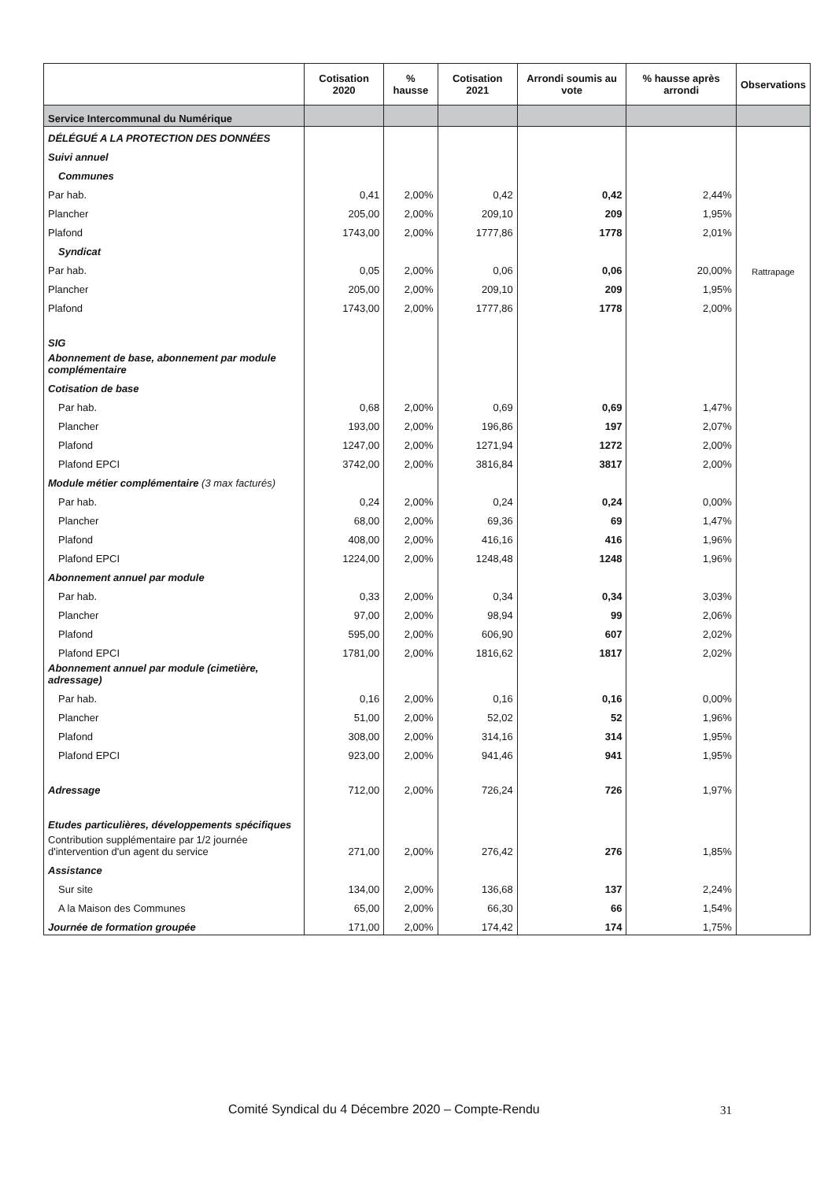| | Cotisation 2020 | % hausse | Cotisation 2021 | Arrondi soumis au vote | % hausse après arrondi | Observations |
| --- | --- | --- | --- | --- | --- | --- |
| Service Intercommunal du Numérique | | | | | | |
| DÉLÉGUÉ A LA PROTECTION DES DONNÉES | | | | | | |
| Suivi annuel | | | | | | |
| Communes | | | | | | |
| Par hab. | 0,41 | 2,00% | 0,42 | 0,42 | 2,44% | |
| Plancher | 205,00 | 2,00% | 209,10 | 209 | 1,95% | |
| Plafond | 1743,00 | 2,00% | 1777,86 | 1778 | 2,01% | |
| Syndicat | | | | | | |
| Par hab. | 0,05 | 2,00% | 0,06 | 0,06 | 20,00% | Rattrapage |
| Plancher | 205,00 | 2,00% | 209,10 | 209 | 1,95% | |
| Plafond | 1743,00 | 2,00% | 1777,86 | 1778 | 2,00% | |
| SIG | | | | | | |
| Abonnement de base, abonnement par module complémentaire | | | | | | |
| Cotisation de base | | | | | | |
| Par hab. | 0,68 | 2,00% | 0,69 | 0,69 | 1,47% | |
| Plancher | 193,00 | 2,00% | 196,86 | 197 | 2,07% | |
| Plafond | 1247,00 | 2,00% | 1271,94 | 1272 | 2,00% | |
| Plafond EPCI | 3742,00 | 2,00% | 3816,84 | 3817 | 2,00% | |
| Module métier complémentaire (3 max facturés) | | | | | | |
| Par hab. | 0,24 | 2,00% | 0,24 | 0,24 | 0,00% | |
| Plancher | 68,00 | 2,00% | 69,36 | 69 | 1,47% | |
| Plafond | 408,00 | 2,00% | 416,16 | 416 | 1,96% | |
| Plafond EPCI | 1224,00 | 2,00% | 1248,48 | 1248 | 1,96% | |
| Abonnement annuel par module | | | | | | |
| Par hab. | 0,33 | 2,00% | 0,34 | 0,34 | 3,03% | |
| Plancher | 97,00 | 2,00% | 98,94 | 99 | 2,06% | |
| Plafond | 595,00 | 2,00% | 606,90 | 607 | 2,02% | |
| Plafond EPCI | 1781,00 | 2,00% | 1816,62 | 1817 | 2,02% | |
| Abonnement annuel par module (cimetière, adressage) | | | | | | |
| Par hab. | 0,16 | 2,00% | 0,16 | 0,16 | 0,00% | |
| Plancher | 51,00 | 2,00% | 52,02 | 52 | 1,96% | |
| Plafond | 308,00 | 2,00% | 314,16 | 314 | 1,95% | |
| Plafond EPCI | 923,00 | 2,00% | 941,46 | 941 | 1,95% | |
| Adressage | 712,00 | 2,00% | 726,24 | 726 | 1,97% | |
| Etudes particulières, développements spécifiques | | | | | | |
| Contribution supplémentaire par 1/2 journée d'intervention d'un agent du service | 271,00 | 2,00% | 276,42 | 276 | 1,85% | |
| Assistance | | | | | | |
| Sur site | 134,00 | 2,00% | 136,68 | 137 | 2,24% | |
| A la Maison des Communes | 65,00 | 2,00% | 66,30 | 66 | 1,54% | |
| Journée de formation groupée | 171,00 | 2,00% | 174,42 | 174 | 1,75% | |
Comité Syndical du 4 Décembre 2020 – Compte-Rendu
31